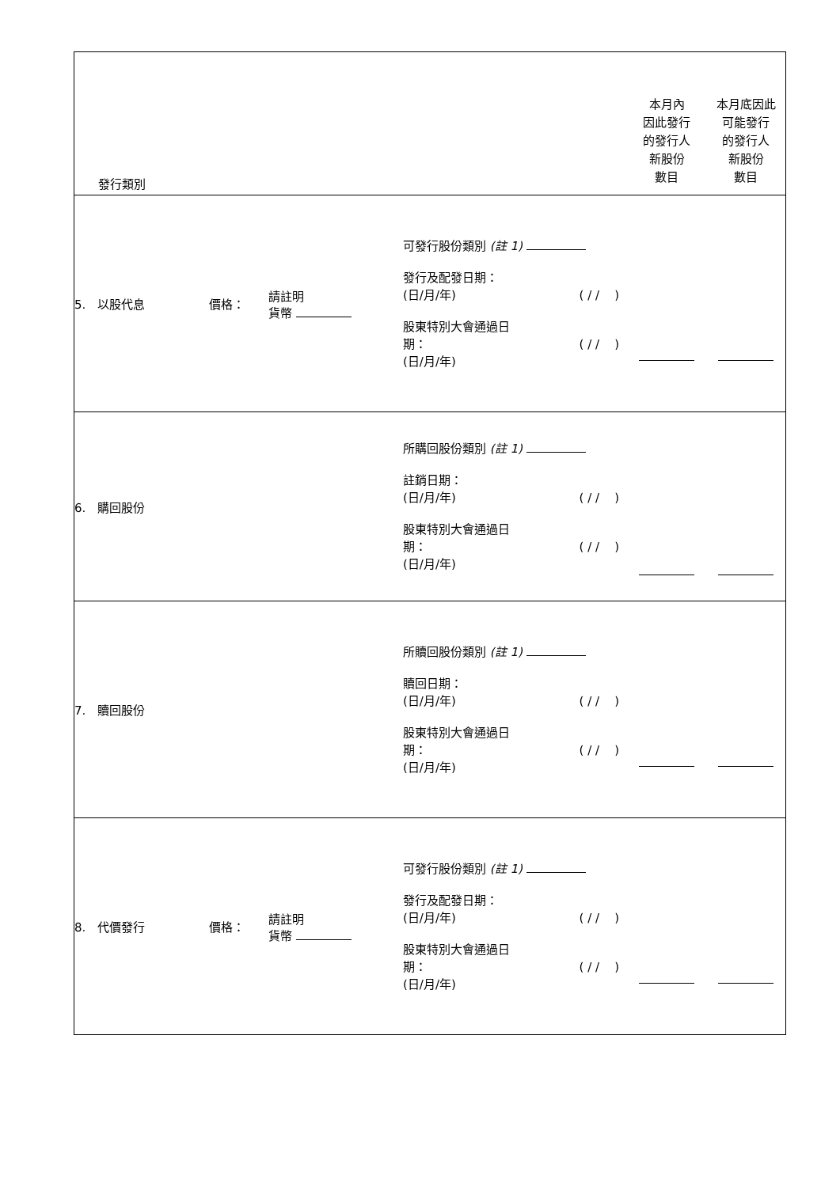| 發行類別 | | | | 本月內 因此發行 的發行人 新股份 數目 | 本月底因此 可能發行 的發行人 新股份 數目 |
| 5. 以股代息 | 價格： | 請註明 貨幣 | 可發行股份類別 (註 1) 發行及配發日期： (日/月/年) ( / / ) 股東特別大會通過日 期： ( / / ) (日/月/年) | | |
| 6. 購回股份 | | | 所購回股份類別 (註 1) 註銷日期： (日/月/年) ( / / ) 股東特別大會通過日 期： ( / / ) (日/月/年) | | |
| 7. 贖回股份 | | | 所贖回股份類別 (註 1) 贖回日期： (日/月/年) ( / / ) 股東特別大會通過日 期： ( / / ) (日/月/年) | | |
| 8. 代價發行 | 價格： | 請註明 貨幣 | 可發行股份類別 (註 1) 發行及配發日期： (日/月/年) ( / / ) 股東特別大會通過日 期： ( / / ) (日/月/年) | | |